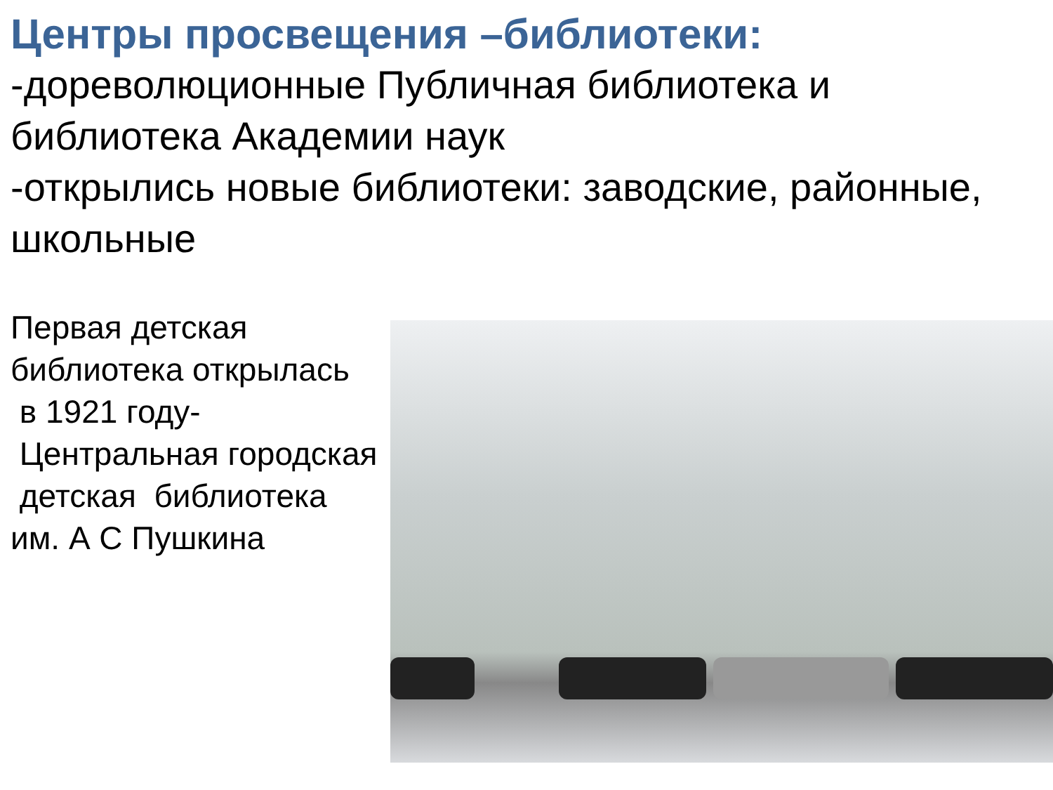Центры просвещения –библиотеки:
-дореволюционные Публичная библиотека и библиотека Академии наук
-открылись новые библиотеки: заводские, районные, школьные
Первая детская библиотека открылась в 1921 году- Центральная городская детская библиотека им. А С Пушкина